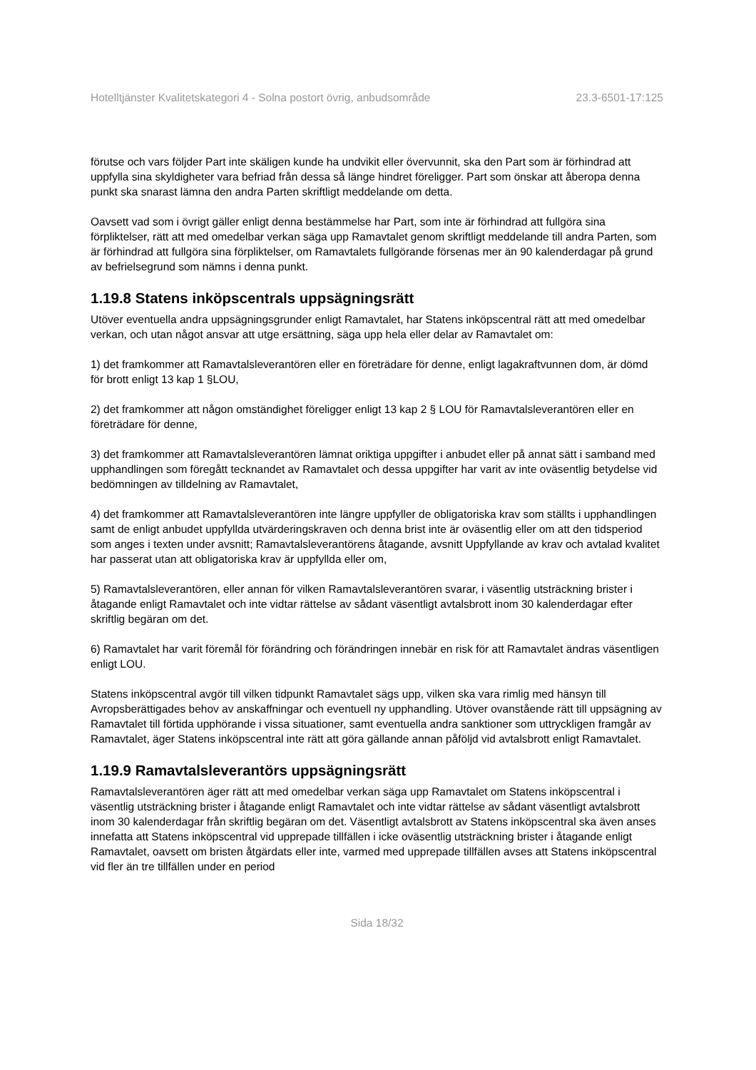Hotelltjänster Kvalitetskategori 4 - Solna postort övrig, anbudsområde 23.3-6501-17:125
förutse och vars följder Part inte skäligen kunde ha undvikit eller övervunnit, ska den Part som är förhindrad att uppfylla sina skyldigheter vara befriad från dessa så länge hindret föreligger. Part som önskar att åberopa denna punkt ska snarast lämna den andra Parten skriftligt meddelande om detta.
Oavsett vad som i övrigt gäller enligt denna bestämmelse har Part, som inte är förhindrad att fullgöra sina förpliktelser, rätt att med omedelbar verkan säga upp Ramavtalet genom skriftligt meddelande till andra Parten, som är förhindrad att fullgöra sina förpliktelser, om Ramavtalets fullgörande försenas mer än 90 kalenderdagar på grund av befrielsegrund som nämns i denna punkt.
1.19.8 Statens inköpscentrals uppsägningsrätt
Utöver eventuella andra uppsägningsgrunder enligt Ramavtalet, har Statens inköpscentral rätt att med omedelbar verkan, och utan något ansvar att utge ersättning, säga upp hela eller delar av Ramavtalet om:
1) det framkommer att Ramavtalsleverantören eller en företrädare för denne, enligt lagakraftvunnen dom, är dömd för brott enligt 13 kap 1 §LOU,
2) det framkommer att någon omständighet föreligger enligt 13 kap 2 § LOU för Ramavtalsleverantören eller en företrädare för denne,
3) det framkommer att Ramavtalsleverantören lämnat oriktiga uppgifter i anbudet eller på annat sätt i samband med upphandlingen som föregått tecknandet av Ramavtalet och dessa uppgifter har varit av inte oväsentlig betydelse vid bedömningen av tilldelning av Ramavtalet,
4) det framkommer att Ramavtalsleverantören inte längre uppfyller de obligatoriska krav som ställts i upphandlingen samt de enligt anbudet uppfyllda utvärderingskraven och denna brist inte är oväsentlig eller om att den tidsperiod som anges i texten under avsnitt; Ramavtalsleverantörens åtagande, avsnitt Uppfyllande av krav och avtalad kvalitet har passerat utan att obligatoriska krav är uppfyllda eller om,
5) Ramavtalsleverantören, eller annan för vilken Ramavtalsleverantören svarar, i väsentlig utsträckning brister i åtagande enligt Ramavtalet och inte vidtar rättelse av sådant väsentligt avtalsbrott inom 30 kalenderdagar efter skriftlig begäran om det.
6) Ramavtalet har varit föremål för förändring och förändringen innebär en risk för att Ramavtalet ändras väsentligen enligt LOU.
Statens inköpscentral avgör till vilken tidpunkt Ramavtalet sägs upp, vilken ska vara rimlig med hänsyn till Avropsberättigades behov av anskaffningar och eventuell ny upphandling. Utöver ovanstående rätt till uppsägning av Ramavtalet till förtida upphörande i vissa situationer, samt eventuella andra sanktioner som uttryckligen framgår av Ramavtalet, äger Statens inköpscentral inte rätt att göra gällande annan påföljd vid avtalsbrott enligt Ramavtalet.
1.19.9 Ramavtalsleverantörs uppsägningsrätt
Ramavtalsleverantören äger rätt att med omedelbar verkan säga upp Ramavtalet om Statens inköpscentral i väsentlig utsträckning brister i åtagande enligt Ramavtalet och inte vidtar rättelse av sådant väsentligt avtalsbrott inom 30 kalenderdagar från skriftlig begäran om det. Väsentligt avtalsbrott av Statens inköpscentral ska även anses innefatta att Statens inköpscentral vid upprepade tillfällen i icke oväsentlig utsträckning brister i åtagande enligt Ramavtalet, oavsett om bristen åtgärdats eller inte, varmed med upprepade tillfällen avses att Statens inköpscentral vid fler än tre tillfällen under en period
Sida 18/32